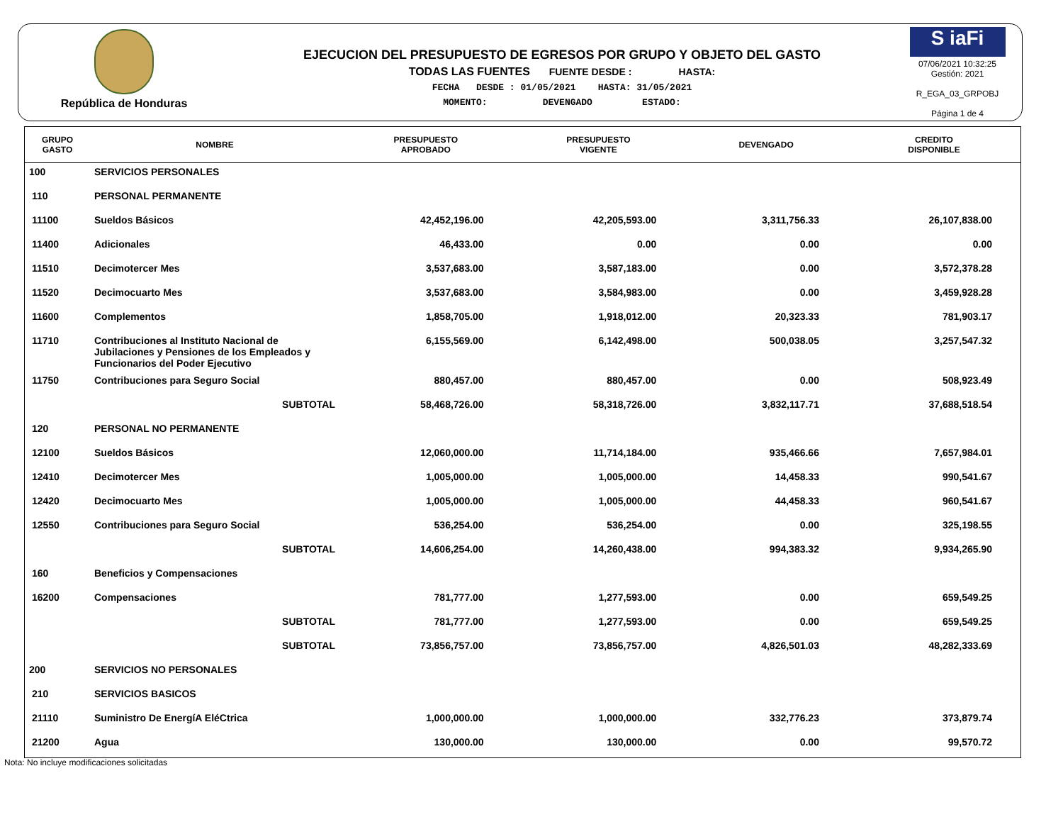República de Honduras
EJECUCION DEL PRESUPUESTO DE EGRESOS POR GRUPO Y OBJETO DEL GASTO
TODAS LAS FUENTES FUENTE DESDE : HASTA:
FECHA DESDE : 01/05/2021 HASTA: 31/05/2021
MOMENTO: DEVENGADO ESTADO:
S iaFi
07/06/2021 10:32:25
Gestión: 2021
R_EGA_03_GRPOBJ
Página 1 de 4
| GRUPO GASTO | NOMBRE | PRESUPUESTO APROBADO | PRESUPUESTO VIGENTE | DEVENGADO | CREDITO DISPONIBLE |
| --- | --- | --- | --- | --- | --- |
| 100 | SERVICIOS PERSONALES | | | | |
| 110 | PERSONAL PERMANENTE | | | | |
| 11100 | Sueldos Básicos | 42,452,196.00 | 42,205,593.00 | 3,311,756.33 | 26,107,838.00 |
| 11400 | Adicionales | 46,433.00 | 0.00 | 0.00 | 0.00 |
| 11510 | Decimotercer Mes | 3,537,683.00 | 3,587,183.00 | 0.00 | 3,572,378.28 |
| 11520 | Decimocuarto Mes | 3,537,683.00 | 3,584,983.00 | 0.00 | 3,459,928.28 |
| 11600 | Complementos | 1,858,705.00 | 1,918,012.00 | 20,323.33 | 781,903.17 |
| 11710 | Contribuciones al Instituto Nacional de Jubilaciones y Pensiones de los Empleados y Funcionarios del Poder Ejecutivo | 6,155,569.00 | 6,142,498.00 | 500,038.05 | 3,257,547.32 |
| 11750 | Contribuciones para Seguro Social | 880,457.00 | 880,457.00 | 0.00 | 508,923.49 |
| | SUBTOTAL | 58,468,726.00 | 58,318,726.00 | 3,832,117.71 | 37,688,518.54 |
| 120 | PERSONAL NO PERMANENTE | | | | |
| 12100 | Sueldos Básicos | 12,060,000.00 | 11,714,184.00 | 935,466.66 | 7,657,984.01 |
| 12410 | Decimotercer Mes | 1,005,000.00 | 1,005,000.00 | 14,458.33 | 990,541.67 |
| 12420 | Decimocuarto Mes | 1,005,000.00 | 1,005,000.00 | 44,458.33 | 960,541.67 |
| 12550 | Contribuciones para Seguro Social | 536,254.00 | 536,254.00 | 0.00 | 325,198.55 |
| | SUBTOTAL | 14,606,254.00 | 14,260,438.00 | 994,383.32 | 9,934,265.90 |
| 160 | Beneficios y Compensaciones | | | | |
| 16200 | Compensaciones | 781,777.00 | 1,277,593.00 | 0.00 | 659,549.25 |
| | SUBTOTAL | 781,777.00 | 1,277,593.00 | 0.00 | 659,549.25 |
| | SUBTOTAL | 73,856,757.00 | 73,856,757.00 | 4,826,501.03 | 48,282,333.69 |
| 200 | SERVICIOS NO PERSONALES | | | | |
| 210 | SERVICIOS BASICOS | | | | |
| 21110 | Suministro De EnergíA EléCtrica | 1,000,000.00 | 1,000,000.00 | 332,776.23 | 373,879.74 |
| 21200 | Agua | 130,000.00 | 130,000.00 | 0.00 | 99,570.72 |
Nota: No incluye modificaciones solicitadas